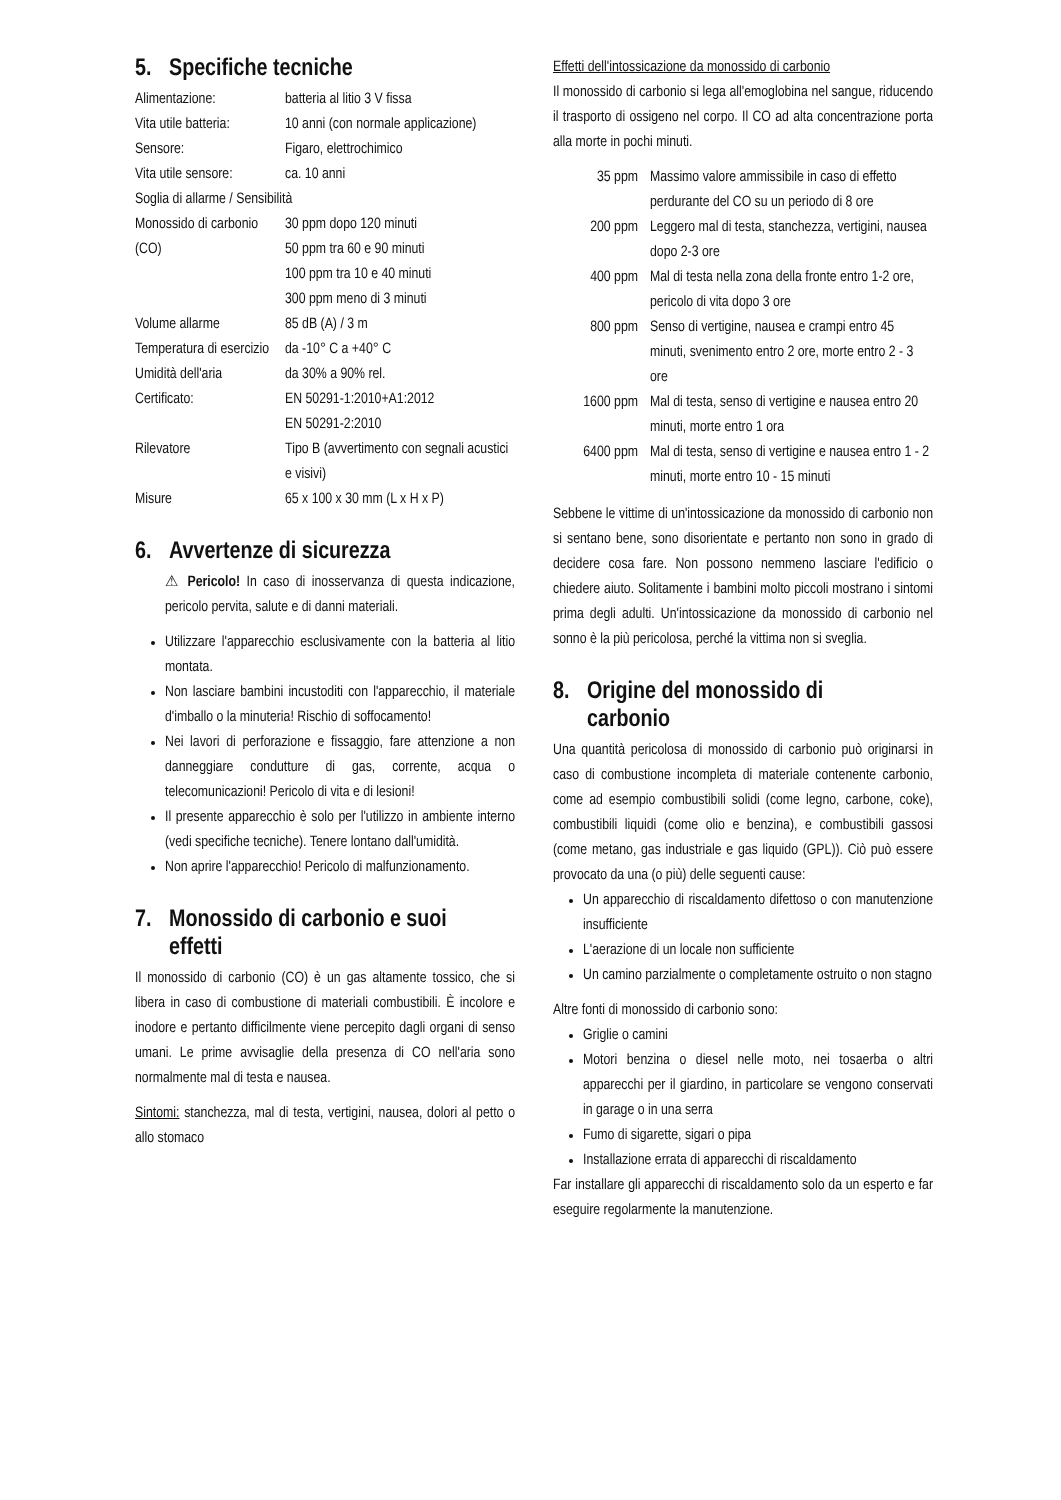5. Specifiche tecniche
| Alimentazione: | batteria al litio 3 V fissa |
| Vita utile batteria: | 10 anni (con normale applicazione) |
| Sensore: | Figaro, elettrochimico |
| Vita utile sensore: | ca. 10 anni |
| Soglia di allarme / Sensibilità | |
| Monossido di carbonio (CO) | 30 ppm dopo 120 minuti 50 ppm tra 60 e 90 minuti 100 ppm tra 10 e 40 minuti 300 ppm meno di 3 minuti |
| Volume allarme | 85 dB (A) / 3 m |
| Temperatura di esercizio | da -10° C a +40° C |
| Umidità dell'aria | da 30% a 90% rel. |
| Certificato: | EN 50291-1:2010+A1:2012 EN 50291-2:2010 |
| Rilevatore | Tipo B (avvertimento con segnali acustici e visivi) |
| Misure | 65 x 100 x 30 mm (L x H x P) |
6. Avvertenze di sicurezza
⚠ Pericolo! In caso di inosservanza di questa indicazione, pericolo pervita, salute e di danni materiali.
Utilizzare l'apparecchio esclusivamente con la batteria al litio montata.
Non lasciare bambini incustoditi con l'apparecchio, il materiale d'imballo o la minuteria! Rischio di soffocamento!
Nei lavori di perforazione e fissaggio, fare attenzione a non danneggiare condutture di gas, corrente, acqua o telecomunicazioni! Pericolo di vita e di lesioni!
Il presente apparecchio è solo per l'utilizzo in ambiente interno (vedi specifiche tecniche). Tenere lontano dall'umidità.
Non aprire l'apparecchio! Pericolo di malfunzionamento.
7. Monossido di carbonio e suoi
effetti
Il monossido di carbonio (CO) è un gas altamente tossico, che si libera in caso di combustione di materiali combustibili. È incolore e inodore e pertanto difficilmente viene percepito dagli organi di senso umani. Le prime avvisaglie della presenza di CO nell'aria sono normalmente mal di testa e nausea.
Sintomi: stanchezza, mal di testa, vertigini, nausea, dolori al petto o allo stomaco
Effetti dell'intossicazione da monossido di carbonio
Il monossido di carbonio si lega all'emoglobina nel sangue, riducendo il trasporto di ossigeno nel corpo. Il CO ad alta concentrazione porta alla morte in pochi minuti.
| 35 ppm | Massimo valore ammissibile in caso di effetto perdurante del CO su un periodo di 8 ore |
| 200 ppm | Leggero mal di testa, stanchezza, vertigini, nausea dopo 2-3 ore |
| 400 ppm | Mal di testa nella zona della fronte entro 1-2 ore, pericolo di vita dopo 3 ore |
| 800 ppm | Senso di vertigine, nausea e crampi entro 45 minuti, svenimento entro 2 ore, morte entro 2 - 3 ore |
| 1600 ppm | Mal di testa, senso di vertigine e nausea entro 20 minuti, morte entro 1 ora |
| 6400 ppm | Mal di testa, senso di vertigine e nausea entro 1 - 2 minuti, morte entro 10 - 15 minuti |
Sebbene le vittime di un'intossicazione da monossido di carbonio non si sentano bene, sono disorientate e pertanto non sono in grado di decidere cosa fare. Non possono nemmeno lasciare l'edificio o chiedere aiuto. Solitamente i bambini molto piccoli mostrano i sintomi prima degli adulti. Un'intossicazione da monossido di carbonio nel sonno è la più pericolosa, perché la vittima non si sveglia.
8. Origine del monossido di
carbonio
Una quantità pericolosa di monossido di carbonio può originarsi in caso di combustione incompleta di materiale contenente carbonio, come ad esempio combustibili solidi (come legno, carbone, coke), combustibili liquidi (come olio e benzina), e combustibili gassosi (come metano, gas industriale e gas liquido (GPL)). Ciò può essere provocato da una (o più) delle seguenti cause:
Un apparecchio di riscaldamento difettoso o con manutenzione insufficiente
L'aerazione di un locale non sufficiente
Un camino parzialmente o completamente ostruito o non stagno
Altre fonti di monossido di carbonio sono:
Griglie o camini
Motori benzina o diesel nelle moto, nei tosaerba o altri apparecchi per il giardino, in particolare se vengono conservati in garage o in una serra
Fumo di sigarette, sigari o pipa
Installazione errata di apparecchi di riscaldamento
Far installare gli apparecchi di riscaldamento solo da un esperto e far eseguire regolarmente la manutenzione.